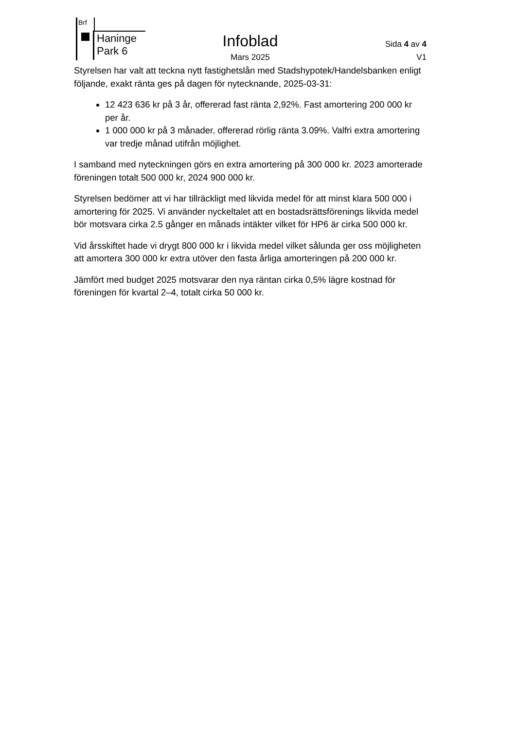Brf
Haninge
Park 6
Infoblad Sida 4 av 4
Mars 2025 V1
Styrelsen har valt att teckna nytt fastighetslån med Stadshypotek/Handelsbanken enligt följande, exakt ränta ges på dagen för nytecknande, 2025-03-31:
12 423 636 kr på 3 år, offererad fast ränta 2,92%. Fast amortering 200 000 kr per år.
1 000 000 kr på 3 månader, offererad rörlig ränta 3.09%. Valfri extra amortering var tredje månad utifrån möjlighet.
I samband med nyteckningen görs en extra amortering på 300 000 kr. 2023 amorterade föreningen totalt 500 000 kr, 2024 900 000 kr.
Styrelsen bedömer att vi har tillräckligt med likvida medel för att minst klara 500 000 i amortering för 2025. Vi använder nyckeltalet att en bostadsrättsförenings likvida medel bör motsvara cirka 2.5 gånger en månads intäkter vilket för HP6 är cirka 500 000 kr.
Vid årsskiftet hade vi drygt 800 000 kr i likvida medel vilket sålunda ger oss möjligheten att amortera 300 000 kr extra utöver den fasta årliga amorteringen på 200 000 kr.
Jämfört med budget 2025 motsvarar den nya räntan cirka 0,5% lägre kostnad för föreningen för kvartal 2–4, totalt cirka 50 000 kr.